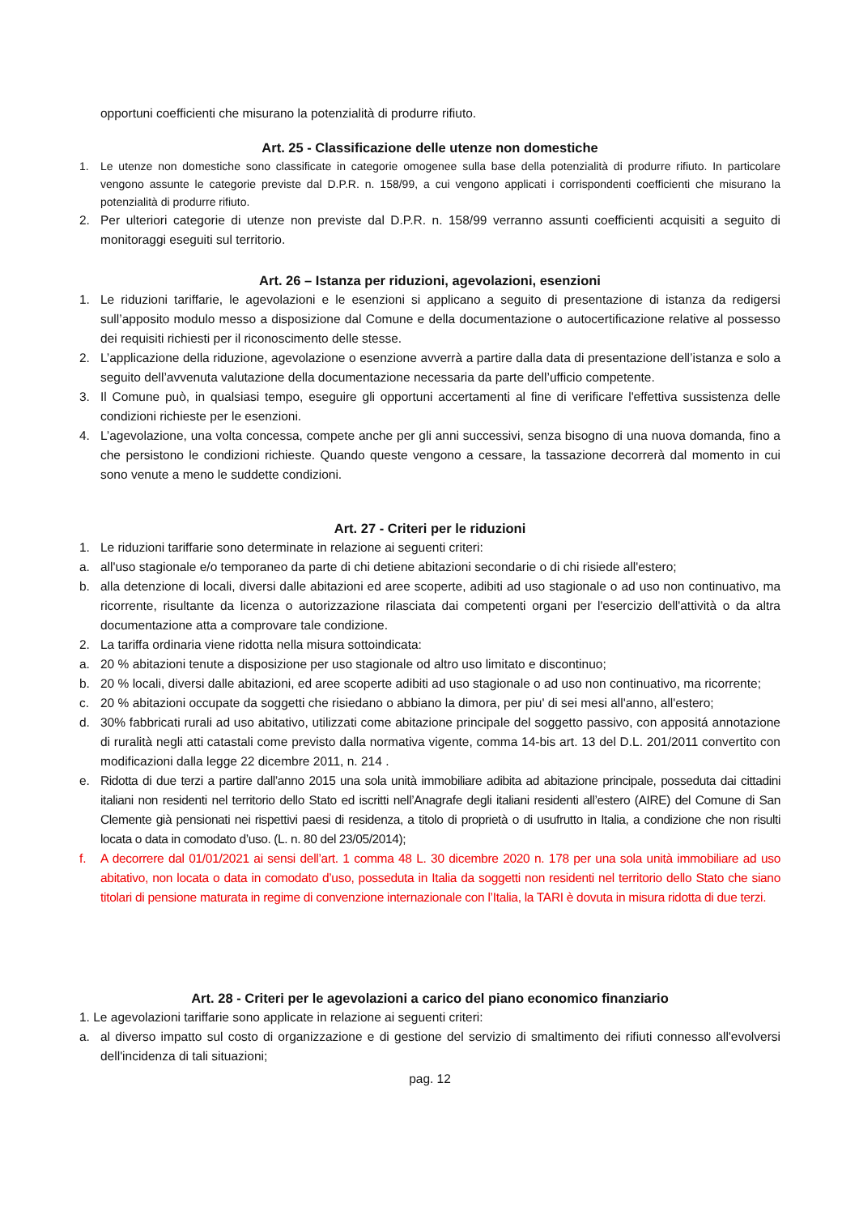opportuni coefficienti che misurano la potenzialità di produrre rifiuto.
Art. 25 - Classificazione delle utenze non domestiche
1. Le utenze non domestiche sono classificate in categorie omogenee sulla base della potenzialità di produrre rifiuto. In particolare vengono assunte le categorie previste dal D.P.R. n. 158/99, a cui vengono applicati i corrispondenti coefficienti che misurano la potenzialità di produrre rifiuto.
2. Per ulteriori categorie di utenze non previste dal D.P.R. n. 158/99 verranno assunti coefficienti acquisiti a seguito di monitoraggi eseguiti sul territorio.
Art. 26 – Istanza per riduzioni, agevolazioni, esenzioni
1. Le riduzioni tariffarie, le agevolazioni e le esenzioni si applicano a seguito di presentazione di istanza da redigersi sull’apposito modulo messo a disposizione dal Comune e della documentazione o autocertificazione relative al possesso dei requisiti richiesti per il riconoscimento delle stesse.
2. L’applicazione della riduzione, agevolazione o esenzione avverrà a partire dalla data di presentazione dell’istanza e solo a seguito dell’avvenuta valutazione della documentazione necessaria da parte dell’ufficio competente.
3. Il Comune può, in qualsiasi tempo, eseguire gli opportuni accertamenti al fine di verificare l'effettiva sussistenza delle condizioni richieste per le esenzioni.
4. L’agevolazione, una volta concessa, compete anche per gli anni successivi, senza bisogno di una nuova domanda, fino a che persistono le condizioni richieste. Quando queste vengono a cessare, la tassazione decorrerà dal momento in cui sono venute a meno le suddette condizioni.
Art. 27 - Criteri per le riduzioni
1. Le riduzioni tariffarie sono determinate in relazione ai seguenti criteri:
a. all'uso stagionale e/o temporaneo da parte di chi detiene abitazioni secondarie o di chi risiede all'estero;
b. alla detenzione di locali, diversi dalle abitazioni ed aree scoperte, adibiti ad uso stagionale o ad uso non continuativo, ma ricorrente, risultante da licenza o autorizzazione rilasciata dai competenti organi per l'esercizio dell'attività o da altra documentazione atta a comprovare tale condizione.
2. La tariffa ordinaria viene ridotta nella misura sottoindicata:
a. 20 % abitazioni tenute a disposizione per uso stagionale od altro uso limitato e discontinuo;
b. 20 % locali, diversi dalle abitazioni, ed aree scoperte adibiti ad uso stagionale o ad uso non continuativo, ma ricorrente;
c. 20 % abitazioni occupate da soggetti che risiedano o abbiano la dimora, per piu' di sei mesi all'anno, all'estero;
d. 30% fabbricati rurali ad uso abitativo, utilizzati come abitazione principale del soggetto passivo, con appositá annotazione di ruralità negli atti catastali come previsto dalla normativa vigente, comma 14-bis art. 13 del D.L. 201/2011 convertito con modificazioni dalla legge 22 dicembre 2011, n. 214 .
e. Ridotta di due terzi a partire dall’anno 2015 una sola unità immobiliare adibita ad abitazione principale, posseduta dai cittadini italiani non residenti nel territorio dello Stato ed iscritti nell’Anagrafe degli italiani residenti all’estero (AIRE) del Comune di San Clemente già pensionati nei rispettivi paesi di residenza, a titolo di proprietà o di usufrutto in Italia, a condizione che non risulti locata o data in comodato d’uso. (L. n. 80 del 23/05/2014);
f. A decorrere dal 01/01/2021 ai sensi dell’art. 1 comma 48 L. 30 dicembre 2020 n. 178 per una sola unità immobiliare ad uso abitativo, non locata o data in comodato d’uso, posseduta in Italia da soggetti non residenti nel territorio dello Stato che siano titolari di pensione maturata in regime di convenzione internazionale con l’Italia, la TARI è dovuta in misura ridotta di due terzi.
Art. 28 - Criteri per le agevolazioni a carico del piano economico finanziario
1. Le agevolazioni tariffarie sono applicate in relazione ai seguenti criteri:
a. al diverso impatto sul costo di organizzazione e di gestione del servizio di smaltimento dei rifiuti connesso all'evolversi dell'incidenza di tali situazioni;
pag. 12